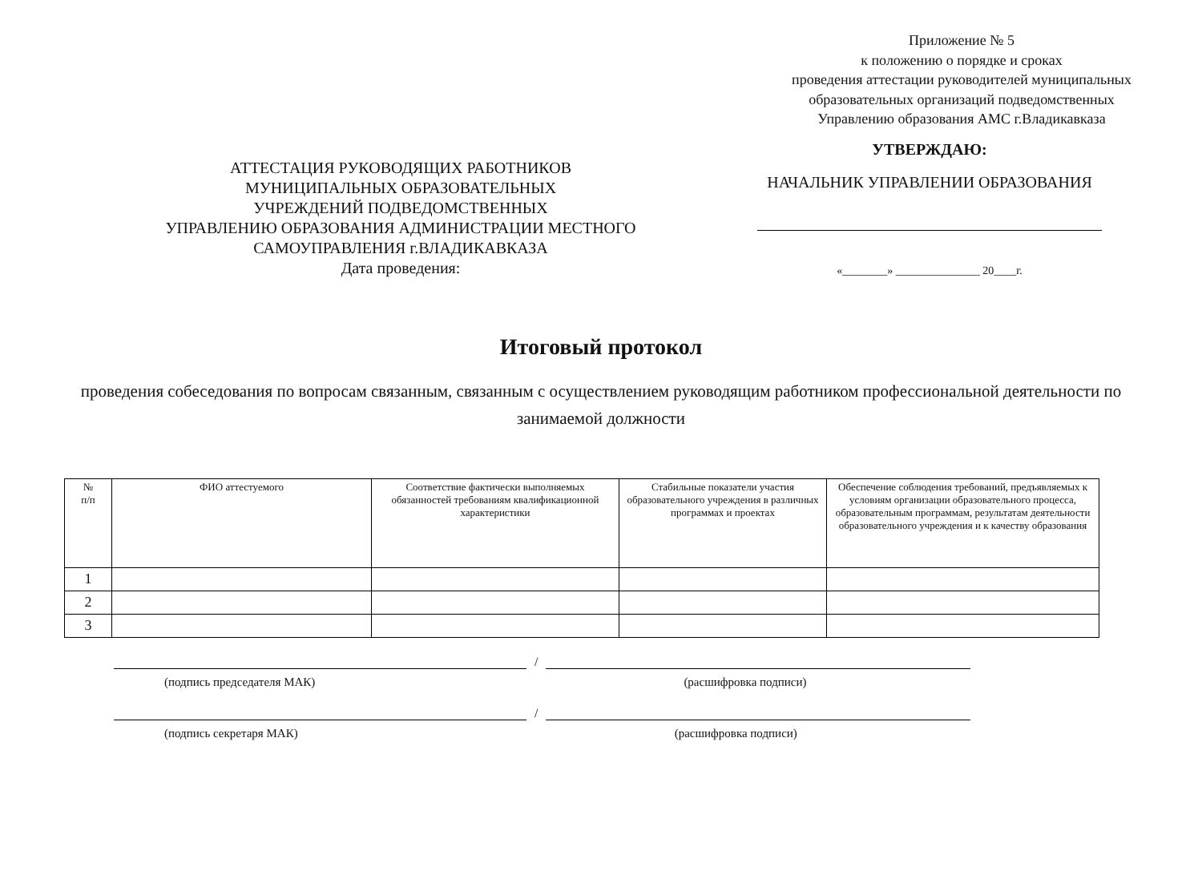Приложение № 5
к положению о порядке и сроках
проведения аттестации руководителей муниципальных
образовательных организаций подведомственных
Управлению образования АМС г.Владикавказа
АТТЕСТАЦИЯ РУКОВОДЯЩИХ РАБОТНИКОВ
МУНИЦИПАЛЬНЫХ ОБРАЗОВАТЕЛЬНЫХ
УЧРЕЖДЕНИЙ ПОДВЕДОМСТВЕННЫХ
УПРАВЛЕНИЮ ОБРАЗОВАНИЯ АДМИНИСТРАЦИИ МЕСТНОГО
САМОУПРАВЛЕНИЯ г.ВЛАДИКАВКАЗА
Дата проведения:
УТВЕРЖДАЮ:
НАЧАЛЬНИК УПРАВЛЕНИИ ОБРАЗОВАНИЯ
«________» _______________ 20____г.
Итоговый протокол
проведения собеседования по вопросам связанным, связанным с осуществлением руководящим работником профессиональной деятельности по занимаемой должности
| № п/п | ФИО аттестуемого | Соответствие фактически выполняемых обязанностей требованиям квалификационной характеристики | Стабильные показатели участия образовательного учреждения в различных программах и проектах | Обеспечение соблюдения требований, предъявляемых к условиям организации образовательного процесса, образовательным программам, результатам деятельности образовательного учреждения и к качеству образования |
| --- | --- | --- | --- | --- |
| 1 | | | | |
| 2 | | | | |
| 3 | | | | |
/
(подпись председателя МАК) (расшифровка подписи)
/
(подпись секретаря МАК) (расшифровка подписи)